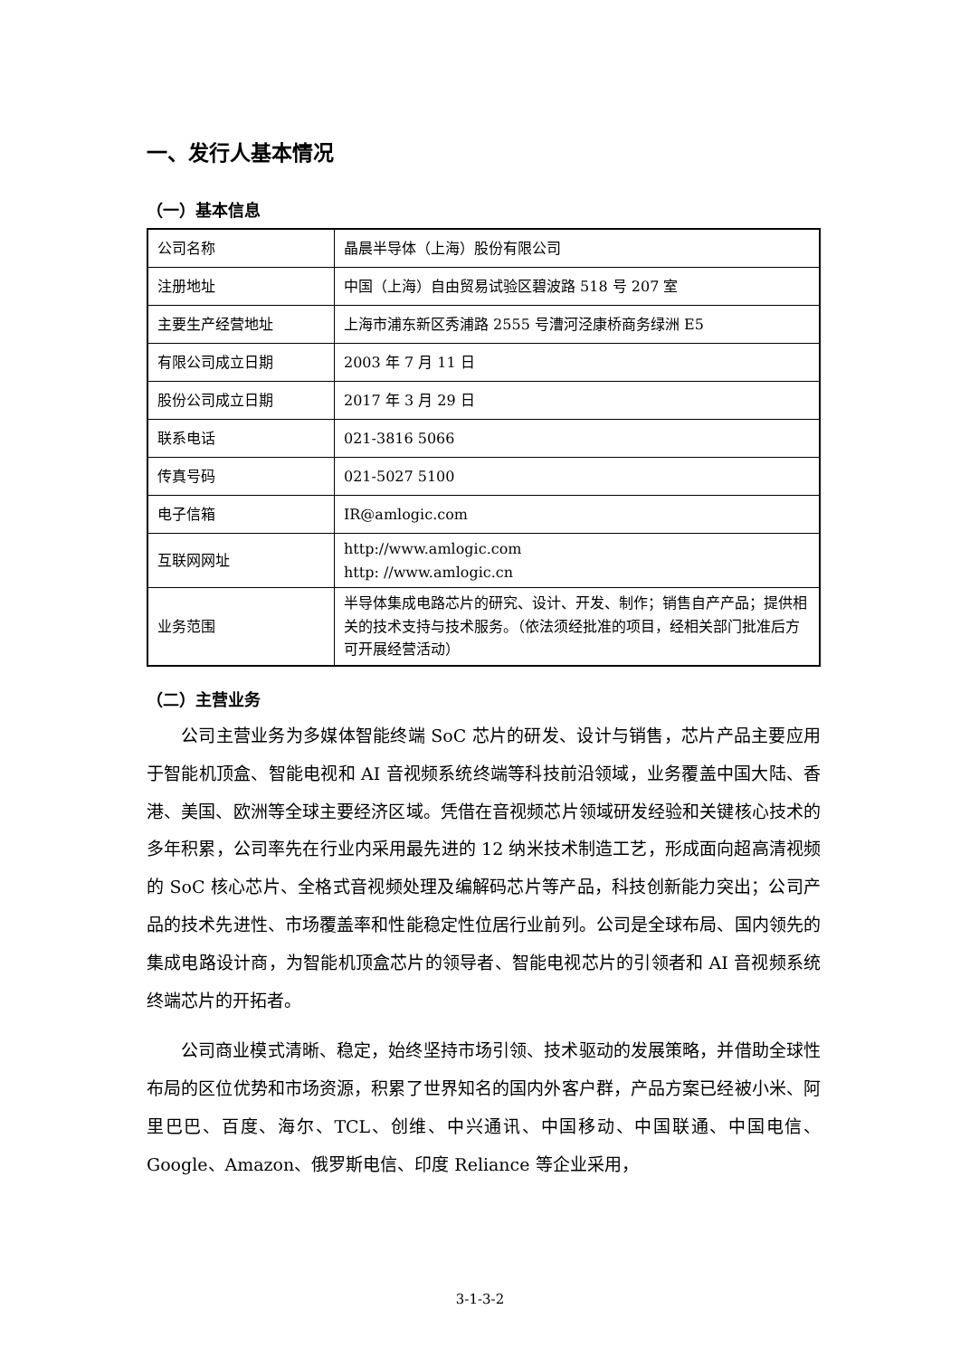一、发行人基本情况
（一）基本信息
| 公司名称 | 晶晨半导体（上海）股份有限公司 |
| 注册地址 | 中国（上海）自由贸易试验区碧波路 518 号 207 室 |
| 主要生产经营地址 | 上海市浦东新区秀浦路 2555 号漕河泾康桥商务绿洲 E5 |
| 有限公司成立日期 | 2003 年 7 月 11 日 |
| 股份公司成立日期 | 2017 年 3 月 29 日 |
| 联系电话 | 021-3816 5066 |
| 传真号码 | 021-5027 5100 |
| 电子信箱 | IR@amlogic.com |
| 互联网网址 | http://www.amlogic.com http: //www.amlogic.cn |
| 业务范围 | 半导体集成电路芯片的研究、设计、开发、制作；销售自产产品；提供相关的技术支持与技术服务。（依法须经批准的项目，经相关部门批准后方可开展经营活动） |
（二）主营业务
公司主营业务为多媒体智能终端 SoC 芯片的研发、设计与销售，芯片产品主要应用于智能机顶盒、智能电视和 AI 音视频系统终端等科技前沿领域，业务覆盖中国大陆、香港、美国、欧洲等全球主要经济区域。凭借在音视频芯片领域研发经验和关键核心技术的多年积累，公司率先在行业内采用最先进的 12 纳米技术制造工艺，形成面向超高清视频的 SoC 核心芯片、全格式音视频处理及编解码芯片等产品，科技创新能力突出；公司产品的技术先进性、市场覆盖率和性能稳定性位居行业前列。公司是全球布局、国内领先的集成电路设计商，为智能机顶盒芯片的领导者、智能电视芯片的引领者和 AI 音视频系统终端芯片的开拓者。
公司商业模式清晰、稳定，始终坚持市场引领、技术驱动的发展策略，并借助全球性布局的区位优势和市场资源，积累了世界知名的国内外客户群，产品方案已经被小米、阿里巴巴、百度、海尔、TCL、创维、中兴通讯、中国移动、中国联通、中国电信、Google、Amazon、俄罗斯电信、印度 Reliance 等企业采用，
3-1-3-2